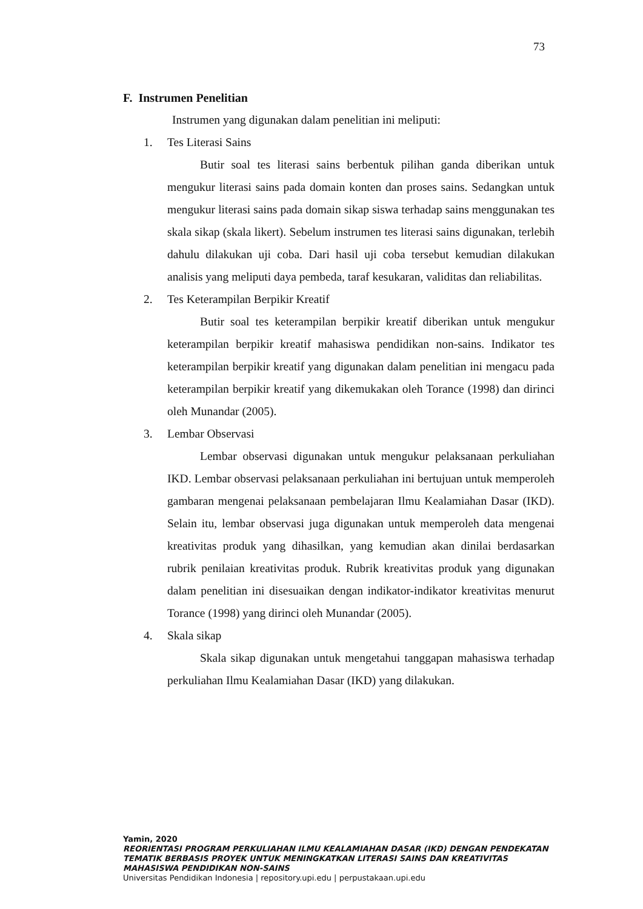73
F. Instrumen Penelitian
Instrumen yang digunakan dalam penelitian ini meliputi:
1. Tes Literasi Sains
Butir soal tes literasi sains berbentuk pilihan ganda diberikan untuk mengukur literasi sains pada domain konten dan proses sains. Sedangkan untuk mengukur literasi sains pada domain sikap siswa terhadap sains menggunakan tes skala sikap (skala likert). Sebelum instrumen tes literasi sains digunakan, terlebih dahulu dilakukan uji coba. Dari hasil uji coba tersebut kemudian dilakukan analisis yang meliputi daya pembeda, taraf kesukaran, validitas dan reliabilitas.
2. Tes Keterampilan Berpikir Kreatif
Butir soal tes keterampilan berpikir kreatif diberikan untuk mengukur keterampilan berpikir kreatif mahasiswa pendidikan non-sains. Indikator tes keterampilan berpikir kreatif yang digunakan dalam penelitian ini mengacu pada keterampilan berpikir kreatif yang dikemukakan oleh Torance (1998) dan dirinci oleh Munandar (2005).
3. Lembar Observasi
Lembar observasi digunakan untuk mengukur pelaksanaan perkuliahan IKD. Lembar observasi pelaksanaan perkuliahan ini bertujuan untuk memperoleh gambaran mengenai pelaksanaan pembelajaran Ilmu Kealamiahan Dasar (IKD). Selain itu, lembar observasi juga digunakan untuk memperoleh data mengenai kreativitas produk yang dihasilkan, yang kemudian akan dinilai berdasarkan rubrik penilaian kreativitas produk. Rubrik kreativitas produk yang digunakan dalam penelitian ini disesuaikan dengan indikator-indikator kreativitas menurut Torance (1998) yang dirinci oleh Munandar (2005).
4. Skala sikap
Skala sikap digunakan untuk mengetahui tanggapan mahasiswa terhadap perkuliahan Ilmu Kealamiahan Dasar (IKD) yang dilakukan.
Yamin, 2020
REORIENTASI PROGRAM PERKULIAHAN ILMU KEALAMIAHAN DASAR (IKD) DENGAN PENDEKATAN TEMATIK BERBASIS PROYEK UNTUK MENINGKATKAN LITERASI SAINS DAN KREATIVITAS MAHASISWA PENDIDIKAN NON-SAINS
Universitas Pendidikan Indonesia | repository.upi.edu | perpustakaan.upi.edu